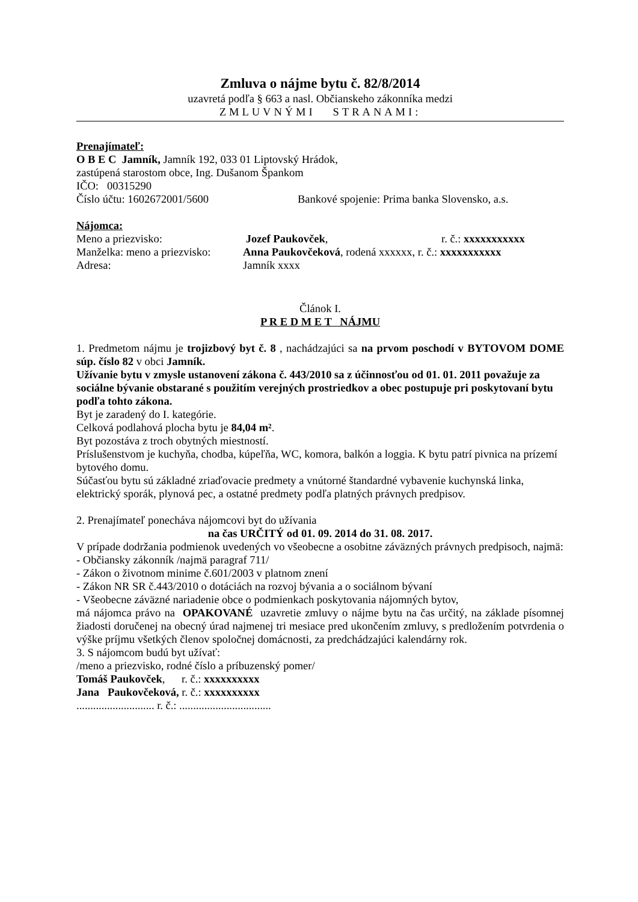Zmluva o nájme bytu č. 82/8/2014
uzavretá podľa § 663 a nasl. Občianskeho zákonníka medzi
ZMLUVNÝMI STRANAMI:
Prenajímateľ:
O B E C Jamník, Jamník 192, 033 01 Liptovský Hrádok,
zastúpená starostom obce, Ing. Dušanom Špankom
IČO: 00315290
Číslo účtu: 1602672001/5600 Bankové spojenie: Prima banka Slovensko, a.s.
Nájomca:
Meno a priezvisko: Jozef Paukovček, r. č.: xxxxxxxxxxx
Manželka: meno a priezvisko: Anna Paukovčeková, rodená xxxxxx, r. č.: xxxxxxxxxxx
Adresa: Jamník xxxx
Článok I.
P R E D M E T NÁJMU
1. Predmetom nájmu je trojizbový byt č. 8 , nachádzajúci sa na prvom poschodí v BYTOVOM DOME súp. číslo 82 v obci Jamník.
Užívanie bytu v zmysle ustanovení zákona č. 443/2010 sa z účinnosťou od 01. 01. 2011 považuje za sociálne bývanie obstarané s použitím verejných prostriedkov a obec postupuje pri poskytovaní bytu podľa tohto zákona.
Byt je zaradený do I. kategórie.
Celková podlahová plocha bytu je 84,04 m².
Byt pozostáva z troch obytných miestností.
Príslušenstvom je kuchyňa, chodba, kúpeľňa, WC, komora, balkón a loggia. K bytu patrí pivnica na prízemí bytového domu.
Súčasťou bytu sú základné zriaďovacie predmety a vnútorné štandardné vybavenie kuchynská linka, elektrický sporák, plynová pec, a ostatné predmety podľa platných právnych predpisov.
2. Prenajímateľ ponecháva nájomcovi byt do užívania
na čas URČITÝ od 01. 09. 2014 do 31. 08. 2017.
V prípade dodržania podmienok uvedených vo všeobecne a osobitne záväzných právnych predpisoch, najmä:
- Občiansky zákonník /najmä paragraf 711/
- Zákon o životnom minime č.601/2003 v platnom znení
- Zákon NR SR č.443/2010 o dotáciách na rozvoj bývania a o sociálnom bývaní
- Všeobecne záväzné nariadenie obce o podmienkach poskytovania nájomných bytov,
má nájomca právo na OPAKOVANÉ uzavretie zmluvy o nájme bytu na čas určitý, na základe písomnej žiadosti doručenej na obecný úrad najmenej tri mesiace pred ukončením zmluvy, s predložením potvrdenia o výške príjmu všetkých členov spoločnej domácnosti, za predchádzajúci kalendárny rok.
3. S nájomcom budú byt užívať:
/meno a priezvisko, rodné číslo a príbuzenský pomer/
Tomáš Paukovček, r. č.: xxxxxxxxxx
Jana Paukovčeková, r. č.: xxxxxxxxxx
............................ r. č.: .................................